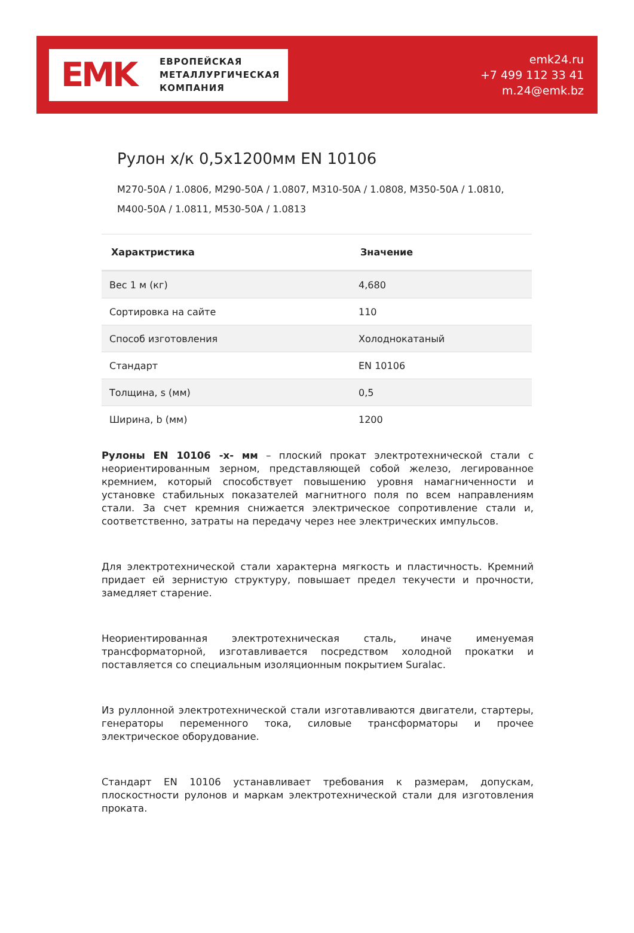EMK
ЕВРОПЕЙСКАЯ
МЕТАЛЛУРГИЧЕСКАЯ
КОМПАНИЯ
emk24.ru
+7 499 112 33 41
m.24@emk.bz
Рулон х/к 0,5х1200мм EN 10106
M270-50A / 1.0806, M290-50A / 1.0807, M310-50A / 1.0808, M350-50A / 1.0810, M400-50A / 1.0811, M530-50A / 1.0813
| Характристика | Значение |
| --- | --- |
| Вес 1 м (кг) | 4,680 |
| Сортировка на сайте | 110 |
| Способ изготовления | Холоднокатаный |
| Стандарт | EN 10106 |
| Толщина, s (мм) | 0,5 |
| Ширина, b (мм) | 1200 |
Рулоны EN 10106 -х- мм – плоский прокат электротехнической стали с неориентированным зерном, представляющей собой железо, легированное кремнием, который способствует повышению уровня намагниченности и установке стабильных показателей магнитного поля по всем направлениям стали. За счет кремния снижается электрическое сопротивление стали и, соответственно, затраты на передачу через нее электрических импульсов.
Для электротехнической стали характерна мягкость и пластичность. Кремний придает ей зернистую структуру, повышает предел текучести и прочности, замедляет старение.
Неориентированная электротехническая сталь, иначе именуемая трансформаторной, изготавливается посредством холодной прокатки и поставляется со специальным изоляционным покрытием Suralac.
Из руллонной электротехнической стали изготавливаются двигатели, стартеры, генераторы переменного тока, силовые трансформаторы и прочее электрическое оборудование.
Стандарт EN 10106 устанавливает требования к размерам, допускам, плоскостности рулонов и маркам электротехнической стали для изготовления проката.